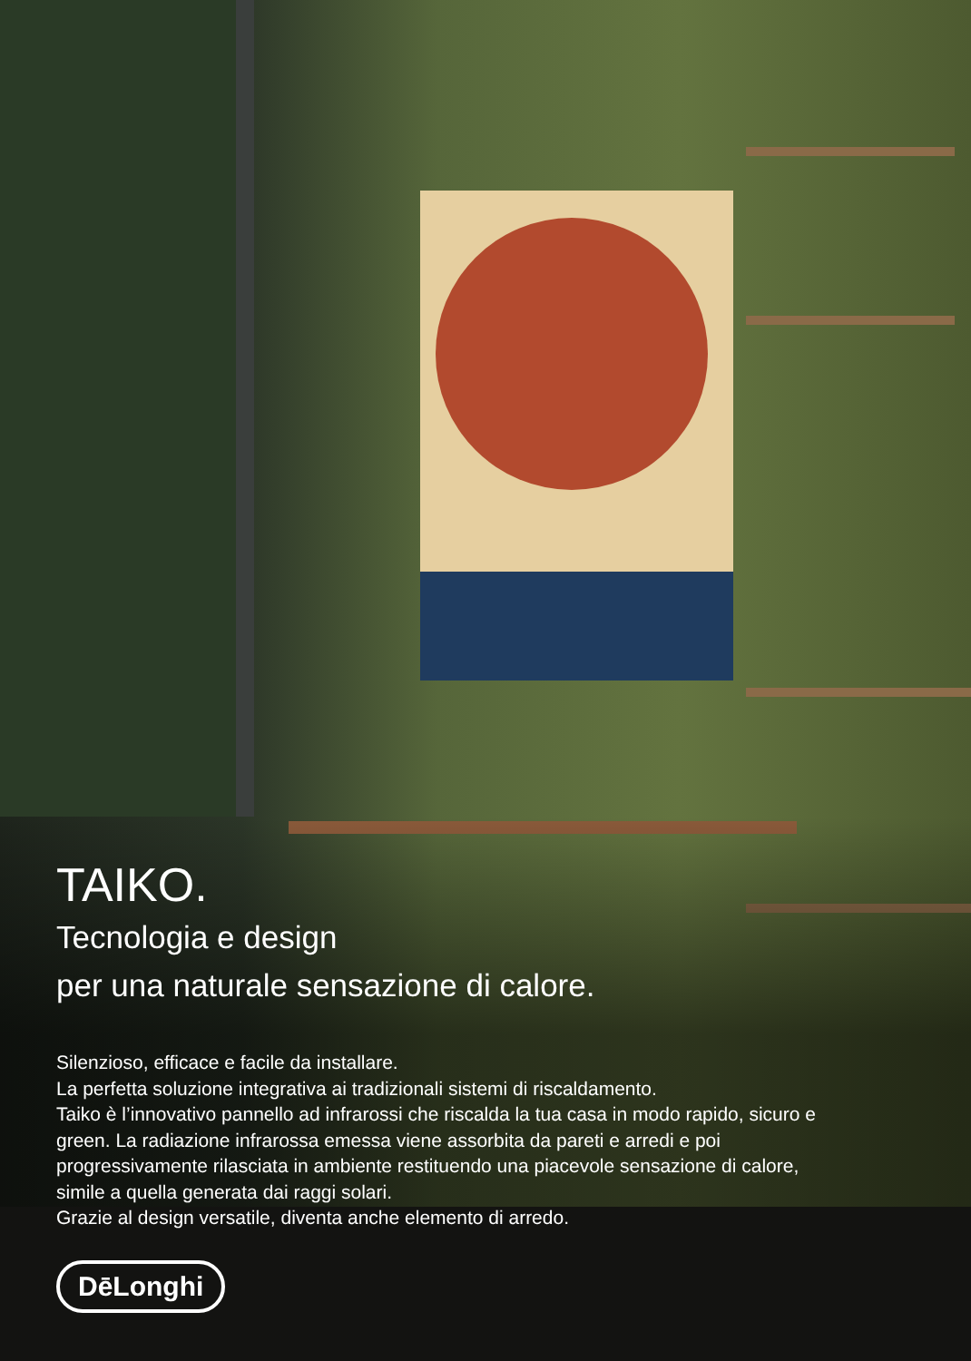TAIKO.
Tecnologia e design
per una naturale sensazione di calore.
Silenzioso, efficace e facile da installare.
La perfetta soluzione integrativa ai tradizionali sistemi di riscaldamento.
Taiko è l’innovativo pannello ad infrarossi che riscalda la tua casa in modo rapido, sicuro e green. La radiazione infrarossa emessa viene assorbita da pareti e arredi e poi progressivamente rilasciata in ambiente restituendo una piacevole sensazione di calore, simile a quella generata dai raggi solari.
Grazie al design versatile, diventa anche elemento di arredo.
DēLonghi